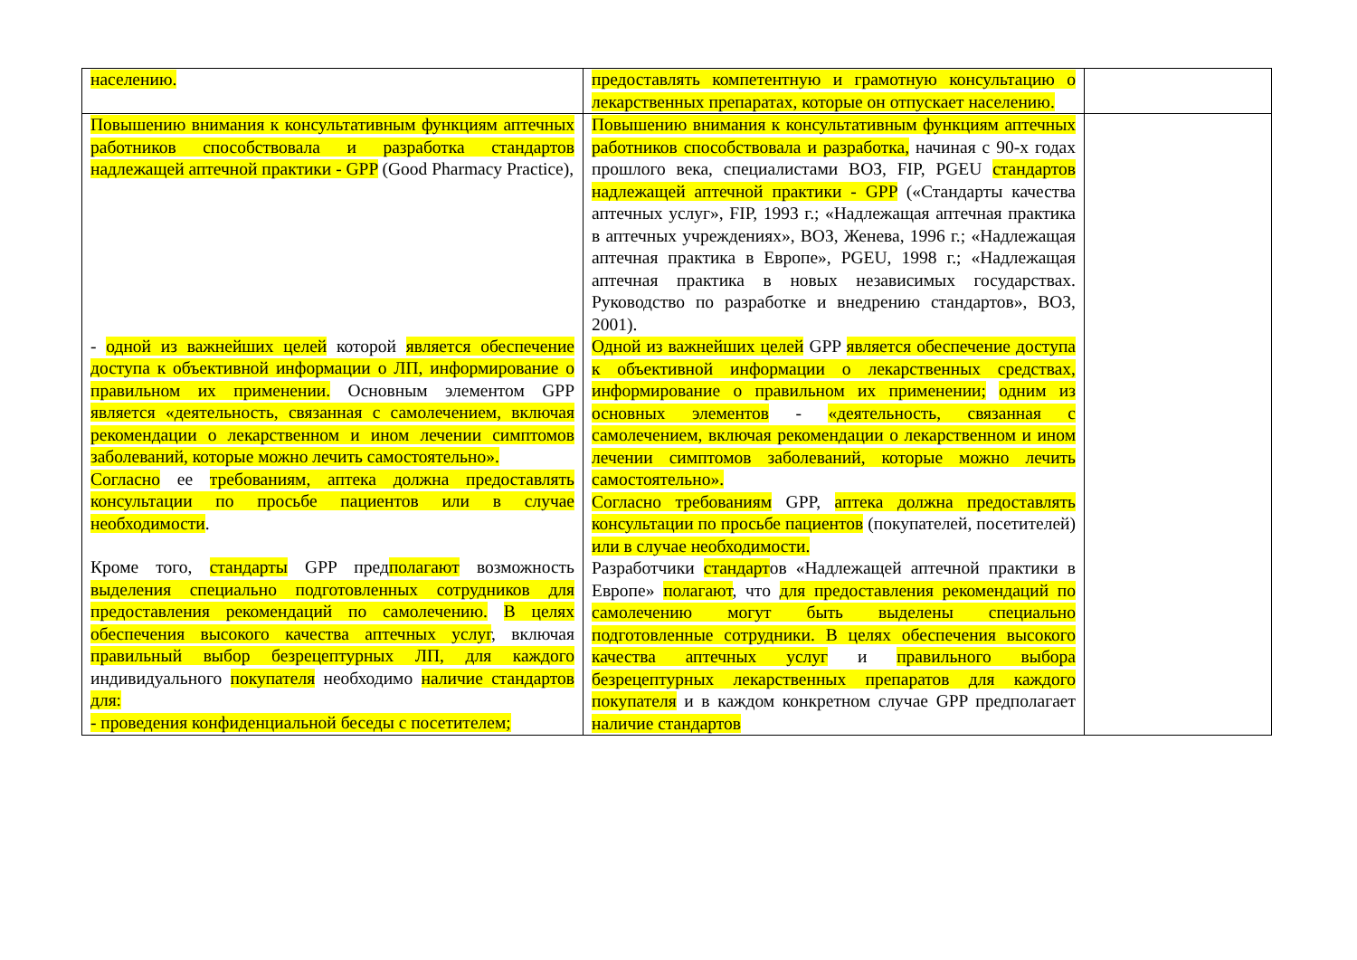| населению. | предоставлять компетентную и грамотную консультацию о лекарственных препаратах, которые он отпускает населению. | |
| Повышению внимания к консультативным функциям аптечных работников способствовала и разработка стандартов надлежащей аптечной практики - GPP (Good Pharmacy Practice), - одной из важнейших целей которой является обеспечение доступа к объективной информации о ЛП, информирование о правильном их применении. Основным элементом GPP является «деятельность, связанная с самолечением, включая рекомендации о лекарственном и ином лечении симптомов заболеваний, которые можно лечить самостоятельно». Согласно ее требованиям, аптека должна предоставлять консультации по просьбе пациентов или в случае необходимости . Кроме того, стандарты GPP пред полагают возможность выделения специально подготовленных сотрудников для предоставления рекомендаций по самолечению. В целях обеспечения высокого качества аптечных услуг , включая правильный выбор безрецептурных ЛП, для каждого индивидуального покупателя необходимо наличие стандартов для: - проведения конфиденциальной беседы с посетителем; | Повышению внимания к консультативным функциям аптечных работников способствовала и разработка, начиная с 90-х годах прошлого века, специалистами ВОЗ, FIP, PGEU стандартов надлежащей аптечной практики - GPP («Стандарты качества аптечных услуг», FIP, 1993 г.; «Надлежащая аптечная практика в аптечных учреждениях», ВОЗ, Женева, 1996 г.; «Надлежащая аптечная практика в Европе», PGEU, 1998 г.; «Надлежащая аптечная практика в новых независимых государствах. Руководство по разработке и внедрению стандартов», ВОЗ, 2001). Одной из важнейших целей GPP является обеспечение доступа к объективной информации о лекарственных средствах, информирование о правильном их применении; одним из основных элементов - «деятельность, связанная с самолечением, включая рекомендации о лекарственном и ином лечении симптомов заболеваний, которые можно лечить самостоятельно». Согласно требованиям GPP, аптека должна предоставлять консультации по просьбе пациентов (покупателей, посетителей) или в случае необходимости. Разработчики стандарт ов «Надлежащей аптечной практики в Европе» полагают , что для предоставления рекомендаций по самолечению могут быть выделены специально подготовленные сотрудники. В целях обеспечения высокого качества аптечных услуг и правильного выбора безрецептурных лекарственных препаратов для каждого покупателя и в каждом конкретном случае GPP предполагает наличие стандартов | |